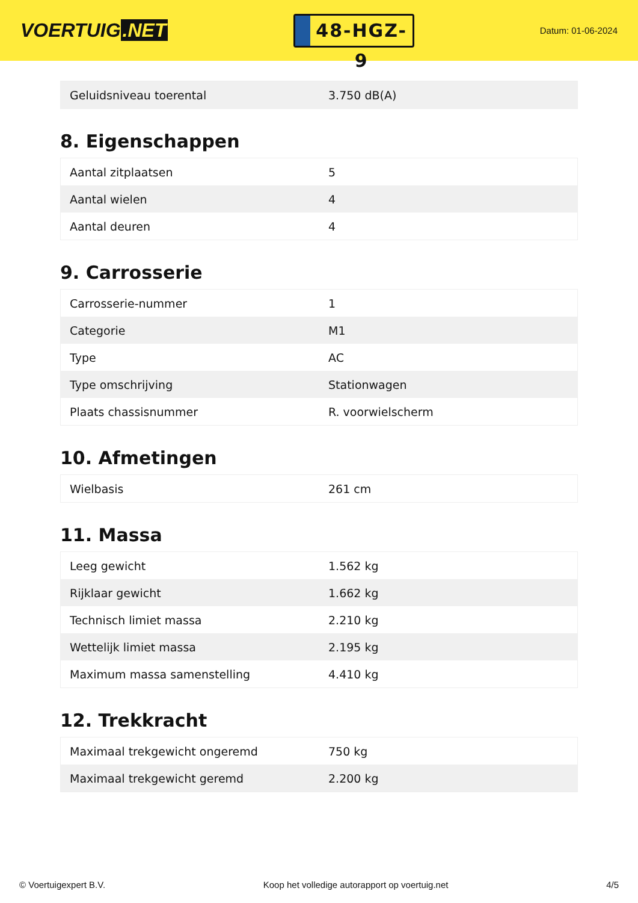VOERTUIG.NET
48-HGZ-9
Datum: 01-06-2024
| Geluidsniveau toerental | 3.750 dB(A) |
8. Eigenschappen
| Aantal zitplaatsen | 5 |
| Aantal wielen | 4 |
| Aantal deuren | 4 |
9. Carrosserie
| Carrosserie-nummer | 1 |
| Categorie | M1 |
| Type | AC |
| Type omschrijving | Stationwagen |
| Plaats chassisnummer | R. voorwielscherm |
10. Afmetingen
| Wielbasis | 261 cm |
11. Massa
| Leeg gewicht | 1.562 kg |
| Rijklaar gewicht | 1.662 kg |
| Technisch limiet massa | 2.210 kg |
| Wettelijk limiet massa | 2.195 kg |
| Maximum massa samenstelling | 4.410 kg |
12. Trekkracht
| Maximaal trekgewicht ongeremd | 750 kg |
| Maximaal trekgewicht geremd | 2.200 kg |
© Voertuigexpert B.V. Koop het volledige autorapport op voertuig.net 4/5